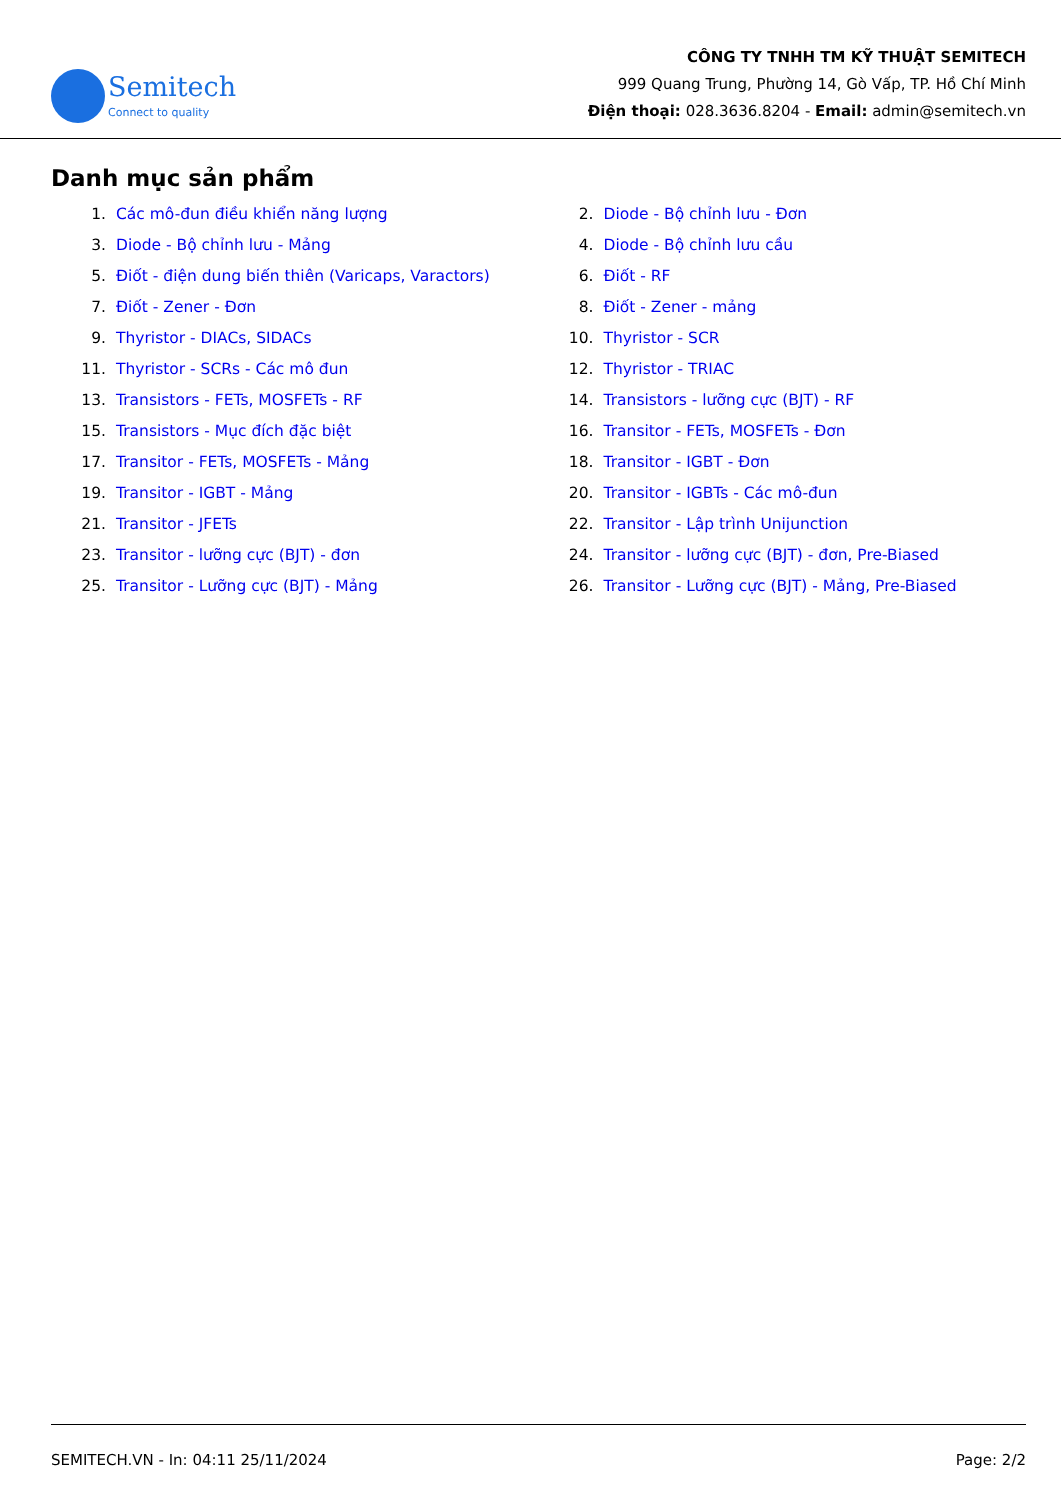Semitech
Connect to quality
CÔNG TY TNHH TM KỸ THUẬT SEMITECH
999 Quang Trung, Phường 14, Gò Vấp, TP. Hồ Chí Minh
Điện thoại: 028.3636.8204 - Email: admin@semitech.vn
Danh mục sản phẩm
1. Các mô-đun điều khiển năng lượng
2. Diode - Bộ chỉnh lưu - Đơn
3. Diode - Bộ chỉnh lưu - Mảng
4. Diode - Bộ chỉnh lưu cầu
5. Điốt - điện dung biến thiên (Varicaps, Varactors)
6. Điốt - RF
7. Điốt - Zener - Đơn
8. Điốt - Zener - mảng
9. Thyristor - DIACs, SIDACs
10. Thyristor - SCR
11. Thyristor - SCRs - Các mô đun
12. Thyristor - TRIAC
13. Transistors - FETs, MOSFETs - RF
14. Transistors - lưỡng cực (BJT) - RF
15. Transistors - Mục đích đặc biệt
16. Transitor - FETs, MOSFETs - Đơn
17. Transitor - FETs, MOSFETs - Mảng
18. Transitor - IGBT - Đơn
19. Transitor - IGBT - Mảng
20. Transitor - IGBTs - Các mô-đun
21. Transitor - JFETs
22. Transitor - Lập trình Unijunction
23. Transitor - lưỡng cực (BJT) - đơn
24. Transitor - lưỡng cực (BJT) - đơn, Pre-Biased
25. Transitor - Lưỡng cực (BJT) - Mảng
26. Transitor - Lưỡng cực (BJT) - Mảng, Pre-Biased
SEMITECH.VN - In: 04:11 25/11/2024 Page: 2/2